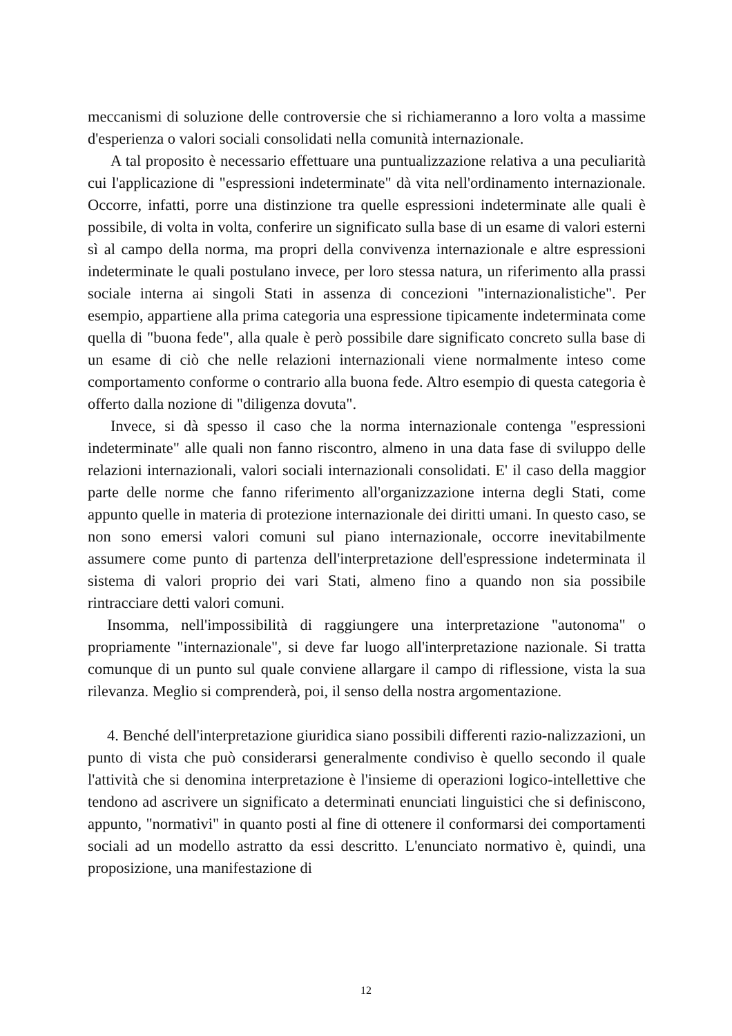meccanismi di soluzione delle controversie che si richiameranno a loro volta a massime d'esperienza o valori sociali consolidati nella comunità internazionale.
A tal proposito è necessario effettuare una puntualizzazione relativa a una peculiarità cui l'applicazione di "espressioni indeterminate" dà vita nell'ordinamento internazionale. Occorre, infatti, porre una distinzione tra quelle espressioni indeterminate alle quali è possibile, di volta in volta, conferire un significato sulla base di un esame di valori esterni sì al campo della norma, ma propri della convivenza internazionale e altre espressioni indeterminate le quali postulano invece, per loro stessa natura, un riferimento alla prassi sociale interna ai singoli Stati in assenza di concezioni "internazionalistiche". Per esempio, appartiene alla prima categoria una espressione tipicamente indeterminata come quella di "buona fede", alla quale è però possibile dare significato concreto sulla base di un esame di ciò che nelle relazioni internazionali viene normalmente inteso come comportamento conforme o contrario alla buona fede. Altro esempio di questa categoria è offerto dalla nozione di "diligenza dovuta".
Invece, si dà spesso il caso che la norma internazionale contenga "espressioni indeterminate" alle quali non fanno riscontro, almeno in una data fase di sviluppo delle relazioni internazionali, valori sociali internazionali consolidati. E' il caso della maggior parte delle norme che fanno riferimento all'organizzazione interna degli Stati, come appunto quelle in materia di protezione internazionale dei diritti umani. In questo caso, se non sono emersi valori comuni sul piano internazionale, occorre inevitabilmente assumere come punto di partenza dell'interpretazione dell'espressione indeterminata il sistema di valori proprio dei vari Stati, almeno fino a quando non sia possibile rintracciare detti valori comuni.
Insomma, nell'impossibilità di raggiungere una interpretazione "autonoma" o propriamente "internazionale", si deve far luogo all'interpretazione nazionale. Si tratta comunque di un punto sul quale conviene allargare il campo di riflessione, vista la sua rilevanza. Meglio si comprenderà, poi, il senso della nostra argomentazione.
4. Benché dell'interpretazione giuridica siano possibili differenti razio-nalizzazioni, un punto di vista che può considerarsi generalmente condiviso è quello secondo il quale l'attività che si denomina interpretazione è l'insieme di operazioni logico-intellettive che tendono ad ascrivere un significato a determinati enunciati linguistici che si definiscono, appunto, "normativi" in quanto posti al fine di ottenere il conformarsi dei comportamenti sociali ad un modello astratto da essi descritto. L'enunciato normativo è, quindi, una proposizione, una manifestazione di
12